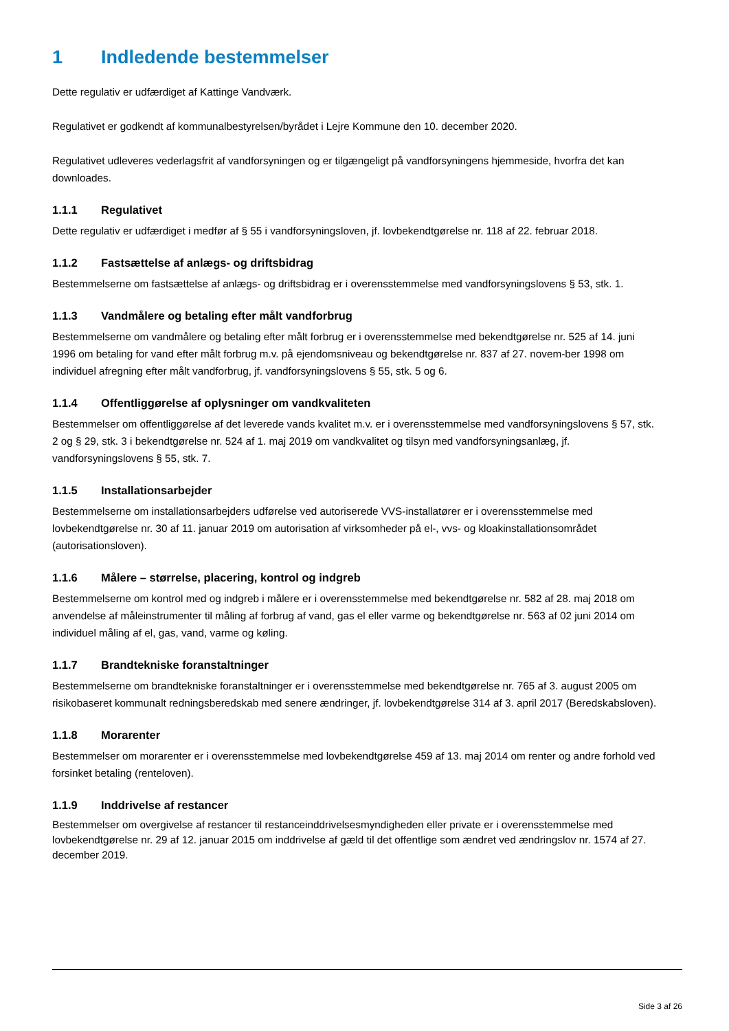1 Indledende bestemmelser
Dette regulativ er udfærdiget af Kattinge Vandværk.
Regulativet er godkendt af kommunalbestyrelsen/byrådet i Lejre Kommune den 10. december 2020.
Regulativet udleveres vederlagsfrit af vandforsyningen og er tilgængeligt på vandforsyningens hjemmeside, hvorfra det kan downloades.
1.1.1 Regulativet
Dette regulativ er udfærdiget i medfør af § 55 i vandforsyningsloven, jf. lovbekendtgørelse nr. 118 af 22. februar 2018.
1.1.2 Fastsættelse af anlægs- og driftsbidrag
Bestemmelserne om fastsættelse af anlægs- og driftsbidrag er i overensstemmelse med vandforsyningslovens § 53, stk. 1.
1.1.3 Vandmålere og betaling efter målt vandforbrug
Bestemmelserne om vandmålere og betaling efter målt forbrug er i overensstemmelse med bekendtgørelse nr. 525 af 14. juni 1996 om betaling for vand efter målt forbrug m.v. på ejendomsniveau og bekendtgørelse nr. 837 af 27. novem-ber 1998 om individuel afregning efter målt vandforbrug, jf. vandforsyningslovens § 55, stk. 5 og 6.
1.1.4 Offentliggørelse af oplysninger om vandkvaliteten
Bestemmelser om offentliggørelse af det leverede vands kvalitet m.v. er i overensstemmelse med vandforsyningslovens § 57, stk. 2 og § 29, stk. 3 i bekendtgørelse nr. 524 af 1. maj 2019 om vandkvalitet og tilsyn med vandforsyningsanlæg, jf. vandforsyningslovens § 55, stk. 7.
1.1.5 Installationsarbejder
Bestemmelserne om installationsarbejders udførelse ved autoriserede VVS-installatører er i overensstemmelse med lovbekendtgørelse nr. 30 af 11. januar 2019 om autorisation af virksomheder på el-, vvs- og kloakinstallationsområdet (autorisationsloven).
1.1.6 Målere – størrelse, placering, kontrol og indgreb
Bestemmelserne om kontrol med og indgreb i målere er i overensstemmelse med bekendtgørelse nr. 582 af 28. maj 2018 om anvendelse af måleinstrumenter til måling af forbrug af vand, gas el eller varme og bekendtgørelse nr. 563 af 02 juni 2014 om individuel måling af el, gas, vand, varme og køling.
1.1.7 Brandtekniske foranstaltninger
Bestemmelserne om brandtekniske foranstaltninger er i overensstemmelse med bekendtgørelse nr. 765 af 3. august 2005 om risikobaseret kommunalt redningsberedskab med senere ændringer, jf. lovbekendtgørelse 314 af 3. april 2017 (Beredskabsloven).
1.1.8 Morarenter
Bestemmelser om morarenter er i overensstemmelse med lovbekendtgørelse 459 af 13. maj 2014 om renter og andre forhold ved forsinket betaling (renteloven).
1.1.9 Inddrivelse af restancer
Bestemmelser om overgivelse af restancer til restanceinddrivelsesmyndigheden eller private er i overensstemmelse med lovbekendtgørelse nr. 29 af 12. januar 2015 om inddrivelse af gæld til det offentlige som ændret ved ændringslov nr. 1574 af 27. december 2019.
Side 3 af 26